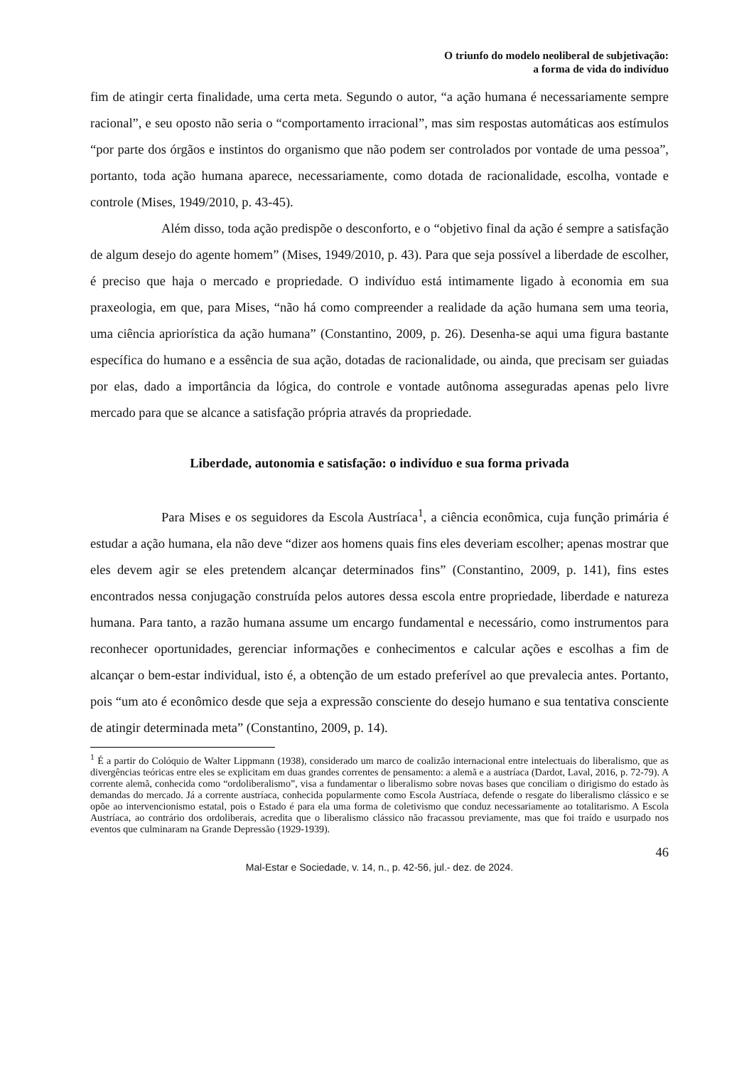O triunfo do modelo neoliberal de subjetivação:
a forma de vida do indivíduo
fim de atingir certa finalidade, uma certa meta. Segundo o autor, “a ação humana é necessariamente sempre racional”, e seu oposto não seria o “comportamento irracional”, mas sim respostas automáticas aos estímulos “por parte dos órgãos e instintos do organismo que não podem ser controlados por vontade de uma pessoa”, portanto, toda ação humana aparece, necessariamente, como dotada de racionalidade, escolha, vontade e controle (Mises, 1949/2010, p. 43-45).
Além disso, toda ação predispõe o desconforto, e o “objetivo final da ação é sempre a satisfação de algum desejo do agente homem” (Mises, 1949/2010, p. 43). Para que seja possível a liberdade de escolher, é preciso que haja o mercado e propriedade. O indivíduo está intimamente ligado à economia em sua praxeologia, em que, para Mises, “não há como compreender a realidade da ação humana sem uma teoria, uma ciência apriorística da ação humana” (Constantino, 2009, p. 26). Desenha-se aqui uma figura bastante específica do humano e a essência de sua ação, dotadas de racionalidade, ou ainda, que precisam ser guiadas por elas, dado a importância da lógica, do controle e vontade autônoma asseguradas apenas pelo livre mercado para que se alcance a satisfação própria através da propriedade.
Liberdade, autonomia e satisfação: o indivíduo e sua forma privada
Para Mises e os seguidores da Escola Austríaca<sup>1</sup>, a ciência econômica, cuja função primária é estudar a ação humana, ela não deve “dizer aos homens quais fins eles deveriam escolher; apenas mostrar que eles devem agir se eles pretendem alcançar determinados fins” (Constantino, 2009, p. 141), fins estes encontrados nessa conjugação construída pelos autores dessa escola entre propriedade, liberdade e natureza humana. Para tanto, a razão humana assume um encargo fundamental e necessário, como instrumentos para reconhecer oportunidades, gerenciar informações e conhecimentos e calcular ações e escolhas a fim de alcançar o bem-estar individual, isto é, a obtenção de um estado preferível ao que prevalecia antes. Portanto, pois “um ato é econômico desde que seja a expressão consciente do desejo humano e sua tentativa consciente de atingir determinada meta” (Constantino, 2009, p. 14).
<sup>1</sup> É a partir do Colóquio de Walter Lippmann (1938), considerado um marco de coalizão internacional entre intelectuais do liberalismo, que as divergências teóricas entre eles se explicitam em duas grandes correntes de pensamento: a alemã e a austríaca (Dardot, Laval, 2016, p. 72-79). A corrente alemã, conhecida como “ordoliberalismo”, visa a fundamentar o liberalismo sobre novas bases que conciliam o dirigismo do estado às demandas do mercado. Já a corrente austríaca, conhecida popularmente como Escola Austríaca, defende o resgate do liberalismo clássico e se opõe ao intervencionismo estatal, pois o Estado é para ela uma forma de coletivismo que conduz necessariamente ao totalitarismo. A Escola Austríaca, ao contrário dos ordoliberais, acredita que o liberalismo clássico não fracassou previamente, mas que foi traído e usurpado nos eventos que culminaram na Grande Depressão (1929-1939).
46
Mal-Estar e Sociedade, v. 14, n., p. 42-56, jul.- dez. de 2024.